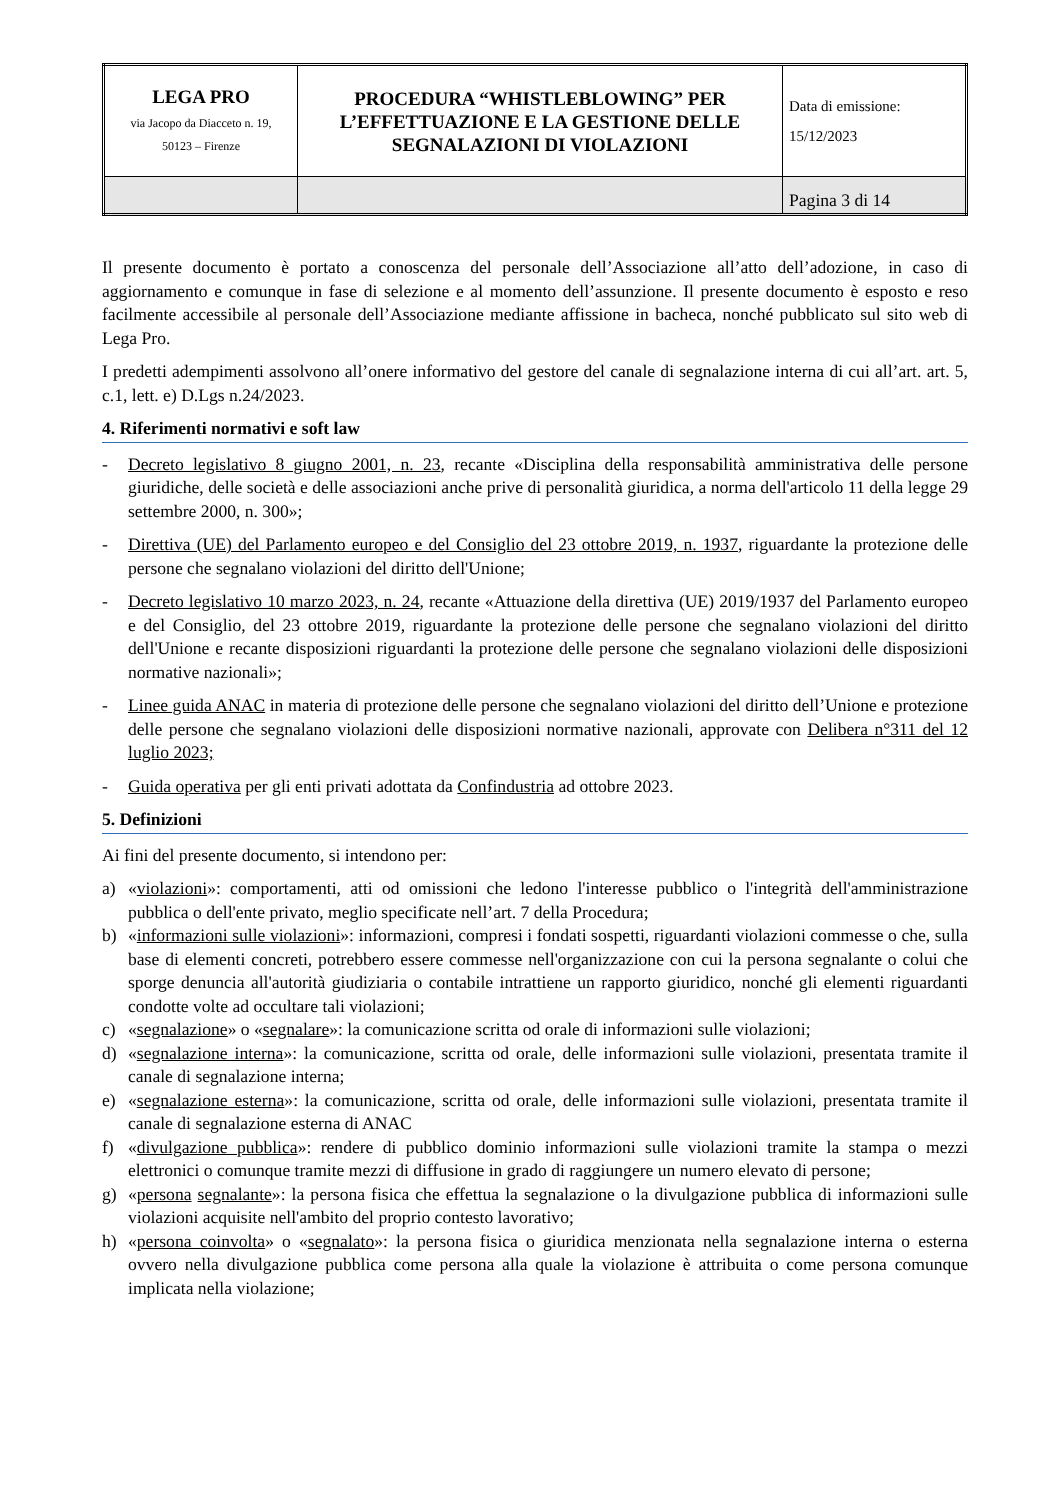| LEGA PRO via Jacopo da Diacceto n. 19, 50123 – Firenze | PROCEDURA “WHISTLEBLOWING” PER L’EFFETTUAZIONE E LA GESTIONE DELLE SEGNALAZIONI DI VIOLAZIONI | Data di emissione: 15/12/2023 |
| | | Pagina 3 di 14 |
Il presente documento è portato a conoscenza del personale dell’Associazione all’atto dell’adozione, in caso di aggiornamento e comunque in fase di selezione e al momento dell’assunzione. Il presente documento è esposto e reso facilmente accessibile al personale dell’Associazione mediante affissione in bacheca, nonché pubblicato sul sito web di Lega Pro.
I predetti adempimenti assolvono all’onere informativo del gestore del canale di segnalazione interna di cui all’art. art. 5, c.1, lett. e) D.Lgs n.24/2023.
4. Riferimenti normativi e soft law
- Decreto legislativo 8 giugno 2001, n. 23, recante «Disciplina della responsabilità amministrativa delle persone giuridiche, delle società e delle associazioni anche prive di personalità giuridica, a norma dell'articolo 11 della legge 29 settembre 2000, n. 300»;
- Direttiva (UE) del Parlamento europeo e del Consiglio del 23 ottobre 2019, n. 1937, riguardante la protezione delle persone che segnalano violazioni del diritto dell'Unione;
- Decreto legislativo 10 marzo 2023, n. 24, recante «Attuazione della direttiva (UE) 2019/1937 del Parlamento europeo e del Consiglio, del 23 ottobre 2019, riguardante la protezione delle persone che segnalano violazioni del diritto dell'Unione e recante disposizioni riguardanti la protezione delle persone che segnalano violazioni delle disposizioni normative nazionali»;
- Linee guida ANAC in materia di protezione delle persone che segnalano violazioni del diritto dell’Unione e protezione delle persone che segnalano violazioni delle disposizioni normative nazionali, approvate con Delibera n°311 del 12 luglio 2023;
- Guida operativa per gli enti privati adottata da Confindustria ad ottobre 2023.
5. Definizioni
Ai fini del presente documento, si intendono per:
a) «violazioni»: comportamenti, atti od omissioni che ledono l'interesse pubblico o l'integrità dell'amministrazione pubblica o dell'ente privato, meglio specificate nell’art. 7 della Procedura;
b) «informazioni sulle violazioni»: informazioni, compresi i fondati sospetti, riguardanti violazioni commesse o che, sulla base di elementi concreti, potrebbero essere commesse nell'organizzazione con cui la persona segnalante o colui che sporge denuncia all'autorità giudiziaria o contabile intrattiene un rapporto giuridico, nonché gli elementi riguardanti condotte volte ad occultare tali violazioni;
c) «segnalazione» o «segnalare»: la comunicazione scritta od orale di informazioni sulle violazioni;
d) «segnalazione interna»: la comunicazione, scritta od orale, delle informazioni sulle violazioni, presentata tramite il canale di segnalazione interna;
e) «segnalazione esterna»: la comunicazione, scritta od orale, delle informazioni sulle violazioni, presentata tramite il canale di segnalazione esterna di ANAC
f) «divulgazione pubblica»: rendere di pubblico dominio informazioni sulle violazioni tramite la stampa o mezzi elettronici o comunque tramite mezzi di diffusione in grado di raggiungere un numero elevato di persone;
g) «persona segnalante»: la persona fisica che effettua la segnalazione o la divulgazione pubblica di informazioni sulle violazioni acquisite nell'ambito del proprio contesto lavorativo;
h) «persona coinvolta» o «segnalato»: la persona fisica o giuridica menzionata nella segnalazione interna o esterna ovvero nella divulgazione pubblica come persona alla quale la violazione è attribuita o come persona comunque implicata nella violazione;